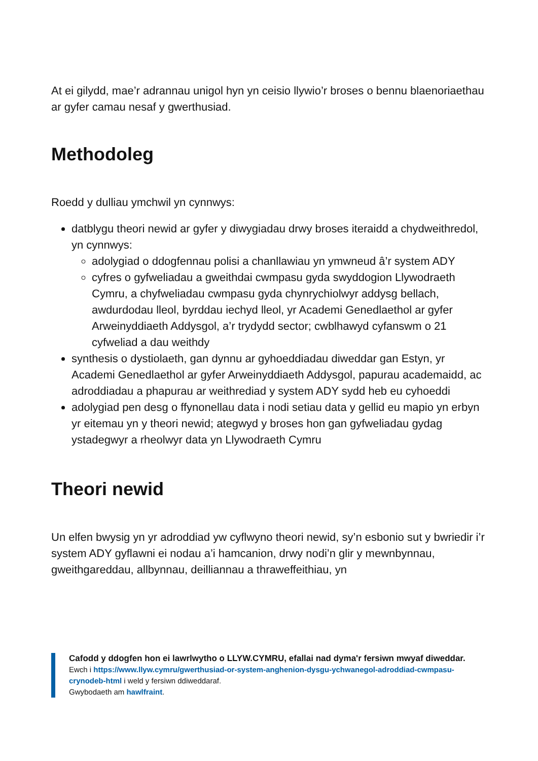At ei gilydd, mae’r adrannau unigol hyn yn ceisio llywio’r broses o bennu blaenoriaethau ar gyfer camau nesaf y gwerthusiad.
Methodoleg
Roedd y dulliau ymchwil yn cynnwys:
datblygu theori newid ar gyfer y diwygiadau drwy broses iteraidd a chydweithredol, yn cynnwys:
adolygiad o ddogfennau polisi a chanllawiau yn ymwneud â’r system ADY
cyfres o gyfweliadau a gweithdai cwmpasu gyda swyddogion Llywodraeth Cymru, a chyfweliadau cwmpasu gyda chynrychiolwyr addysg bellach, awdurdodau lleol, byrddau iechyd lleol, yr Academi Genedlaethol ar gyfer Arweinyddiaeth Addysgol, a’r trydydd sector; cwblhawyd cyfanswm o 21 cyfweliad a dau weithdy
synthesis o dystiolaeth, gan dynnu ar gyhoeddiadau diweddar gan Estyn, yr Academi Genedlaethol ar gyfer Arweinyddiaeth Addysgol, papurau academaidd, ac adroddiadau a phapurau ar weithrediad y system ADY sydd heb eu cyhoeddi
adolygiad pen desg o ffynonellau data i nodi setiau data y gellid eu mapio yn erbyn yr eitemau yn y theori newid; ategwyd y broses hon gan gyfweliadau gydag ystadegwyr a rheolwyr data yn Llywodraeth Cymru
Theori newid
Un elfen bwysig yn yr adroddiad yw cyflwyno theori newid, sy’n esbonio sut y bwriedir i’r system ADY gyflawni ei nodau a’i hamcanion, drwy nodi’n glir y mewnbynnau, gweithgareddau, allbynnau, deilliannau a thraweffeithiau, yn
Cafodd y ddogfen hon ei lawrlwytho o LLYW.CYMRU, efallai nad dyma'r fersiwn mwyaf diweddar.
Ewch i https://www.llyw.cymru/gwerthusiad-or-system-anghenion-dysgu-ychwanegol-adroddiad-cwmpasu-crynodeb-html i weld y fersiwn ddiweddaraf.
Gwybodaeth am hawlfraint.